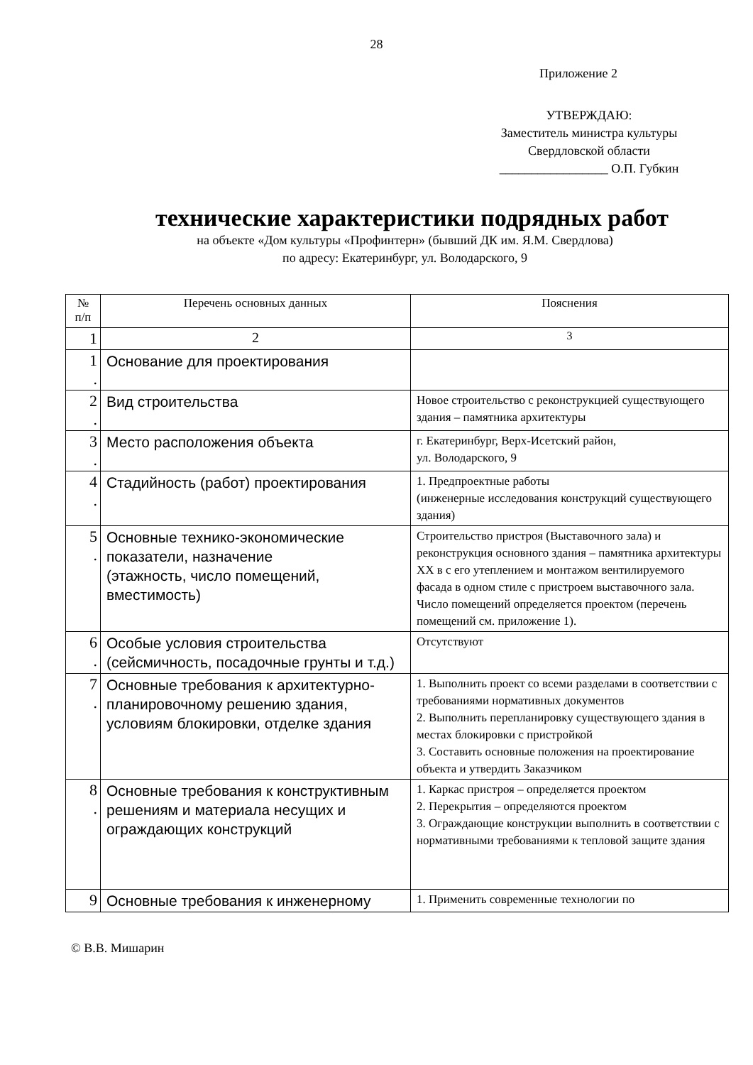28
Приложение 2
УТВЕРЖДАЮ:
Заместитель министра культуры
Свердловской области
_________________ О.П. Губкин
технические характеристики подрядных работ
на объекте «Дом культуры «Профинтерн» (бывший ДК им. Я.М. Свердлова)
по адресу: Екатеринбург, ул. Володарского, 9
| № п/п | Перечень основных данных | Пояснения |
| --- | --- | --- |
| 1 | 2 | 3 |
| 1 . | Основание для проектирования | |
| 2 . | Вид строительства | Новое строительство с реконструкцией существующего здания – памятника архитектуры |
| 3 . | Место расположения объекта | г. Екатеринбург, Верх-Исетский район, ул. Володарского, 9 |
| 4 . | Стадийность (работ) проектирования | 1. Предпроектные работы (инженерные исследования конструкций существующего здания) |
| 5 . | Основные технико-экономические показатели, назначение (этажность, число помещений, вместимость) | Строительство пристроя (Выставочного зала) и реконструкция основного здания – памятника архитектуры XX в с его утеплением и монтажом вентилируемого фасада в одном стиле с пристроем выставочного зала. Число помещений определяется проектом (перечень помещений см. приложение 1). |
| 6 . | Особые условия строительства (сейсмичность, посадочные грунты и т.д.) | Отсутствуют |
| 7 . | Основные требования к архитектурно-планировочному решению здания, условиям блокировки, отделке здания | 1. Выполнить проект со всеми разделами в соответствии с требованиями нормативных документов 2. Выполнить перепланировку существующего здания в местах блокировки с пристройкой 3. Составить основные положения на проектирование объекта и утвердить Заказчиком |
| 8 . | Основные требования к конструктивным решениям и материала несущих и ограждающих конструкций | 1. Каркас пристроя – определяется проектом 2. Перекрытия – определяются проектом 3. Ограждающие конструкции выполнить в соответствии с нормативными требованиями к тепловой защите здания |
| 9 | Основные требования к инженерному | 1. Применить современные технологии по |
© В.В. Мишарин